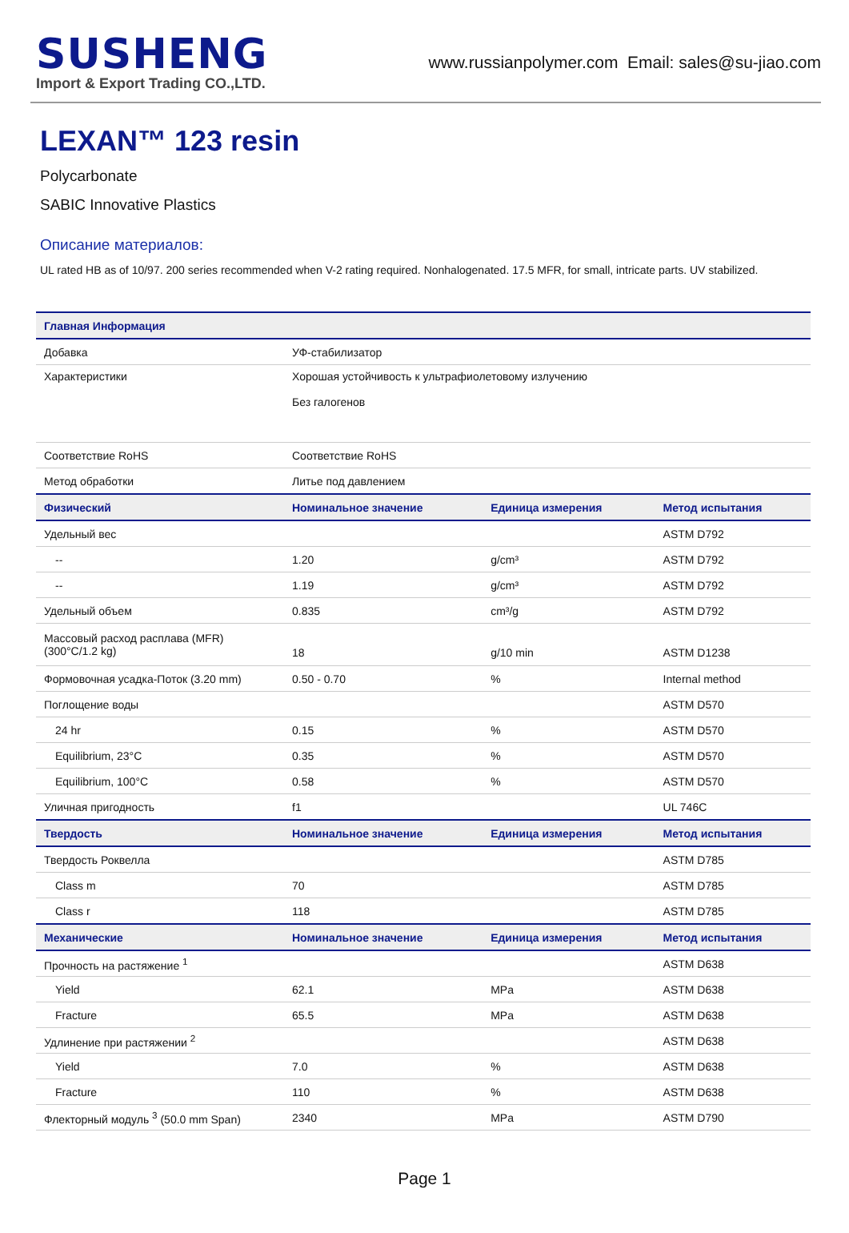SUSHENG
Import & Export Trading CO.,LTD.
www.russianpolymer.com Email: sales@su-jiao.com
LEXAN™ 123 resin
Polycarbonate
SABIC Innovative Plastics
Описание материалов:
UL rated HB as of 10/97. 200 series recommended when V-2 rating required. Nonhalogenated. 17.5 MFR, for small, intricate parts. UV stabilized.
| Главная Информация | | | |
| --- | --- | --- | --- |
| Добавка | УФ-стабилизатор | | |
| Характеристики | Хорошая устойчивость к ультрафиолетовому излучению Без галогенов | | |
| Соответствие RoHS | Соответствие RoHS | | |
| Метод обработки | Литье под давлением | | |
| Физический | Номинальное значение | Единица измерения | Метод испытания |
| Удельный вес | | | ASTM D792 |
| -- | 1.20 | g/cm³ | ASTM D792 |
| -- | 1.19 | g/cm³ | ASTM D792 |
| Удельный объем | 0.835 | cm³/g | ASTM D792 |
| Массовый расход расплава (MFR) (300°C/1.2 kg) | 18 | g/10 min | ASTM D1238 |
| Формовочная усадка-Поток (3.20 mm) | 0.50 - 0.70 | % | Internal method |
| Поглощение воды | | | ASTM D570 |
| 24 hr | 0.15 | % | ASTM D570 |
| Equilibrium, 23°C | 0.35 | % | ASTM D570 |
| Equilibrium, 100°C | 0.58 | % | ASTM D570 |
| Уличная пригодность | f1 | | UL 746C |
| Твердость | Номинальное значение | Единица измерения | Метод испытания |
| Твердость Роквелла | | | ASTM D785 |
| Class m | 70 | | ASTM D785 |
| Class r | 118 | | ASTM D785 |
| Механические | Номинальное значение | Единица измерения | Метод испытания |
| Прочность на растяжение <sup>1</sup> | | | ASTM D638 |
| Yield | 62.1 | MPa | ASTM D638 |
| Fracture | 65.5 | MPa | ASTM D638 |
| Удлинение при растяжении <sup>2</sup> | | | ASTM D638 |
| Yield | 7.0 | % | ASTM D638 |
| Fracture | 110 | % | ASTM D638 |
| Флекторный модуль <sup>3</sup> (50.0 mm Span) | 2340 | MPa | ASTM D790 |
Page 1